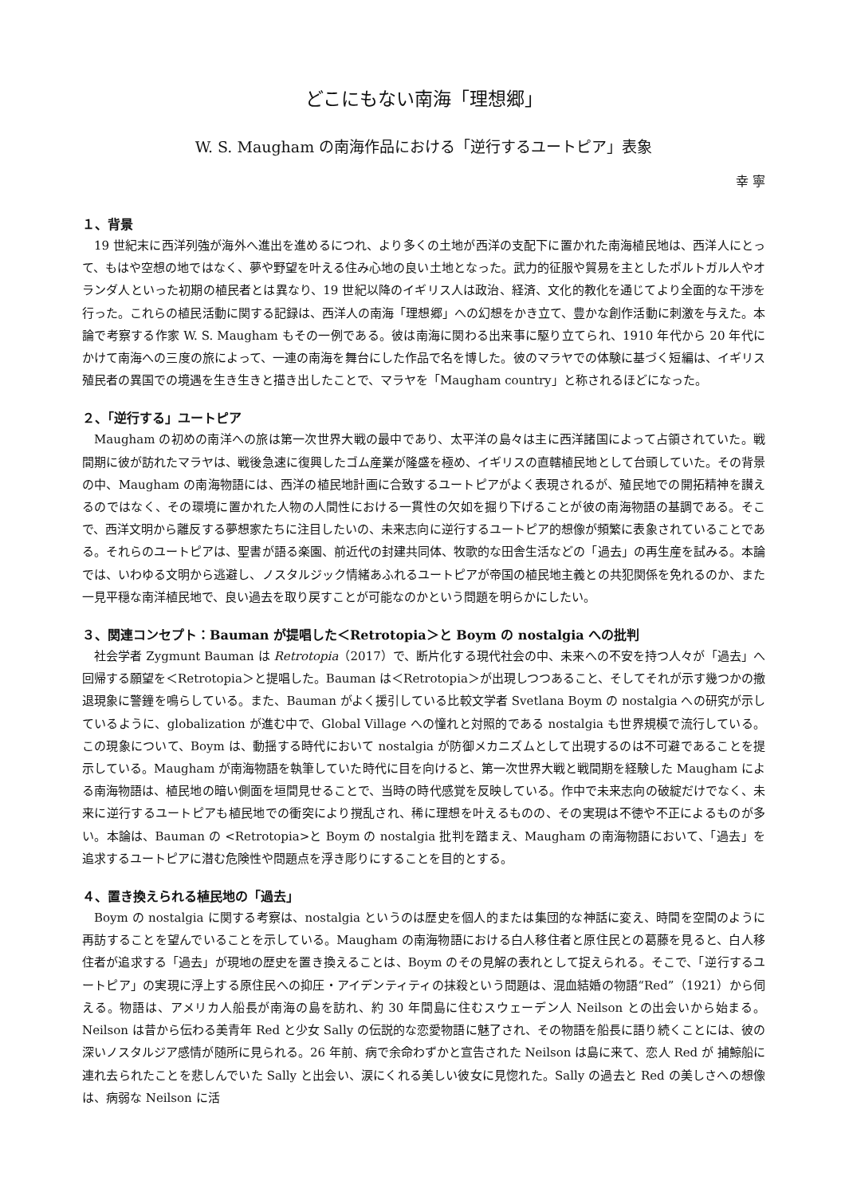どこにもない南海「理想郷」
W. S. Maugham の南海作品における「逆行するユートピア」表象
幸 寧
１、背景
19 世紀末に西洋列強が海外へ進出を進めるにつれ、より多くの土地が西洋の支配下に置かれた南海植民地は、西洋人にとって、もはや空想の地ではなく、夢や野望を叶える住み心地の良い土地となった。武力的征服や貿易を主としたポルトガル人やオランダ人といった初期の植民者とは異なり、19 世紀以降のイギリス人は政治、経済、文化的教化を通じてより全面的な干渉を行った。これらの植民活動に関する記録は、西洋人の南海「理想郷」への幻想をかき立て、豊かな創作活動に刺激を与えた。本論で考察する作家 W. S. Maugham もその一例である。彼は南海に関わる出来事に駆り立てられ、1910 年代から 20 年代にかけて南海への三度の旅によって、一連の南海を舞台にした作品で名を博した。彼のマラヤでの体験に基づく短編は、イギリス殖民者の異国での境遇を生き生きと描き出したことで、マラヤを「Maugham country」と称されるほどになった。
２、「逆行する」ユートピア
Maugham の初めの南洋への旅は第一次世界大戦の最中であり、太平洋の島々は主に西洋諸国によって占領されていた。戦間期に彼が訪れたマラヤは、戦後急速に復興したゴム産業が隆盛を極め、イギリスの直轄植民地として台頭していた。その背景の中、Maugham の南海物語には、西洋の植民地計画に合致するユートピアがよく表現されるが、殖民地での開拓精神を讃えるのではなく、その環境に置かれた人物の人間性における一貫性の欠如を掘り下げることが彼の南海物語の基調である。そこで、西洋文明から離反する夢想家たちに注目したいの、未来志向に逆行するユートピア的想像が頻繁に表象されていることである。それらのユートピアは、聖書が語る楽園、前近代の封建共同体、牧歌的な田舎生活などの「過去」の再生産を試みる。本論では、いわゆる文明から逃避し、ノスタルジック情緒あふれるユートピアが帝国の植民地主義との共犯関係を免れるのか、また一見平穏な南洋植民地で、良い過去を取り戻すことが可能なのかという問題を明らかにしたい。
３、関連コンセプト：Bauman が提唱した＜Retrotopia＞と Boym の nostalgia への批判
社会学者 Zygmunt Bauman は Retrotopia（2017）で、断片化する現代社会の中、未来への不安を持つ人々が「過去」へ回帰する願望を＜Retrotopia＞と提唱した。Bauman は＜Retrotopia＞が出現しつつあること、そしてそれが示す幾つかの撤退現象に警鐘を鳴らしている。また、Bauman がよく援引している比較文学者 Svetlana Boym の nostalgia への研究が示しているように、globalization が進む中で、Global Village への憧れと対照的である nostalgia も世界規模で流行している。この現象について、Boym は、動揺する時代において nostalgia が防御メカニズムとして出現するのは不可避であることを提示している。Maugham が南海物語を執筆していた時代に目を向けると、第一次世界大戦と戦間期を経験した Maugham による南海物語は、植民地の暗い側面を垣間見せることで、当時の時代感覚を反映している。作中で未来志向の破綻だけでなく、未来に逆行するユートピアも植民地での衝突により撹乱され、稀に理想を叶えるものの、その実現は不徳や不正によるものが多い。本論は、Bauman の <Retrotopia>と Boym の nostalgia 批判を踏まえ、Maugham の南海物語において、「過去」を追求するユートピアに潜む危険性や問題点を浮き彫りにすることを目的とする。
４、置き換えられる植民地の「過去」
Boym の nostalgia に関する考察は、nostalgia というのは歴史を個人的または集団的な神話に変え、時間を空間のように再訪することを望んでいることを示している。Maugham の南海物語における白人移住者と原住民との葛藤を見ると、白人移住者が追求する「過去」が現地の歴史を置き換えることは、Boym のその見解の表れとして捉えられる。そこで、「逆行するユートピア」の実現に浮上する原住民への抑圧・アイデンティティの抹殺という問題は、混血結婚の物語“Red”（1921）から伺える。物語は、アメリカ人船長が南海の島を訪れ、約 30 年間島に住むスウェーデン人 Neilson との出会いから始まる。Neilson は昔から伝わる美青年 Red と少女 Sally の伝説的な恋愛物語に魅了され、その物語を船長に語り続くことには、彼の深いノスタルジア感情が随所に見られる。26 年前、病で余命わずかと宣告された Neilson は島に来て、恋人 Red が 捕鯨船に連れ去られたことを悲しんでいた Sally と出会い、涙にくれる美しい彼女に見惚れた。Sally の過去と Red の美しさへの想像は、病弱な Neilson に活